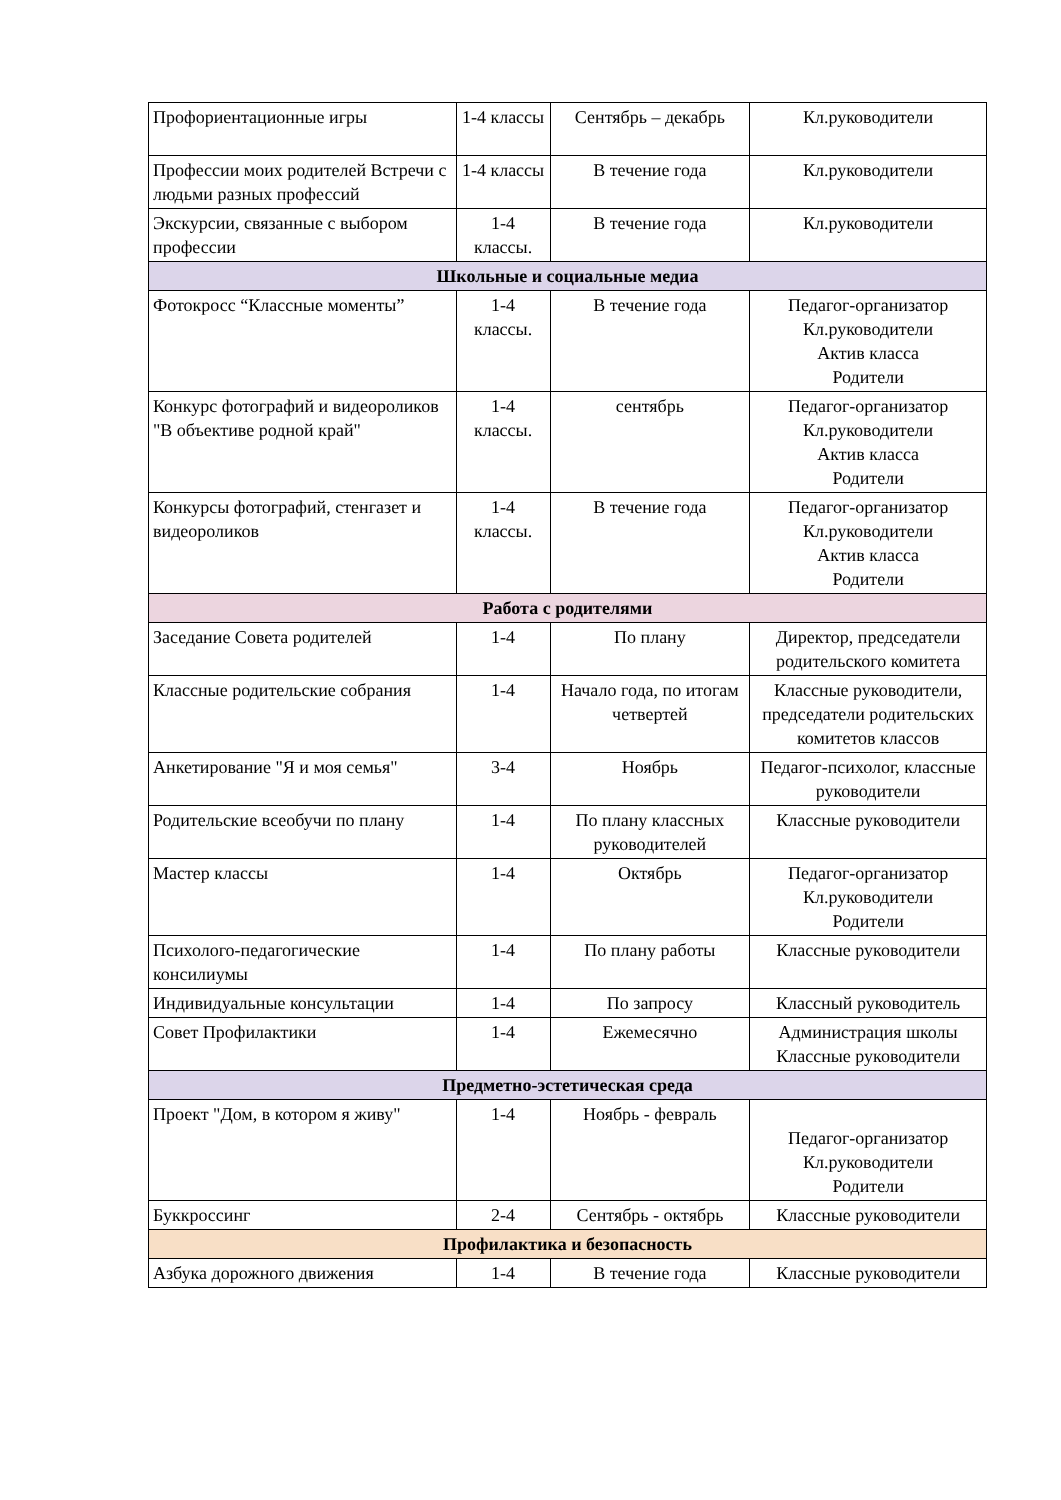| Профориентационные игры | 1-4 классы | Сентябрь – декабрь | Кл.руководители |
| Профессии моих родителей Встречи с людьми разных профессий | 1-4 классы | В течение года | Кл.руководители |
| Экскурсии, связанные с выбором профессии | 1-4 классы. | В течение года | Кл.руководители |
| Школьные и социальные медиа | | | |
| Фотокросс “Классные моменты” | 1-4 классы. | В течение года | Педагог-организатор Кл.руководители Актив класса Родители |
| Конкурс фотографий и видеороликов "В объективе родной край" | 1-4 классы. | сентябрь | Педагог-организатор Кл.руководители Актив класса Родители |
| Конкурсы фотографий, стенгазет и видеороликов | 1-4 классы. | В течение года | Педагог-организатор Кл.руководители Актив класса Родители |
| Работа с родителями | | | |
| Заседание Совета родителей | 1-4 | По плану | Директор, председатели родительского комитета |
| Классные родительские собрания | 1-4 | Начало года, по итогам четвертей | Классные руководители, председатели родительских комитетов классов |
| Анкетирование "Я и моя семья" | 3-4 | Ноябрь | Педагог-психолог, классные руководители |
| Родительские всеобучи по плану | 1-4 | По плану классных руководителей | Классные руководители |
| Мастер классы | 1-4 | Октябрь | Педагог-организатор Кл.руководители Родители |
| Психолого-педагогические консилиумы | 1-4 | По плану работы | Классные руководители |
| Индивидуальные консультации | 1-4 | По запросу | Классный руководитель |
| Совет Профилактики | 1-4 | Ежемесячно | Администрация школы Классные руководители |
| Предметно-эстетическая среда | | | |
| Проект "Дом, в котором я живу" | 1-4 | Ноябрь - февраль | Педагог-организатор Кл.руководители Родители |
| Буккроссинг | 2-4 | Сентябрь - октябрь | Классные руководители |
| Профилактика и безопасность | | | |
| Азбука дорожного движения | 1-4 | В течение года | Классные руководители |